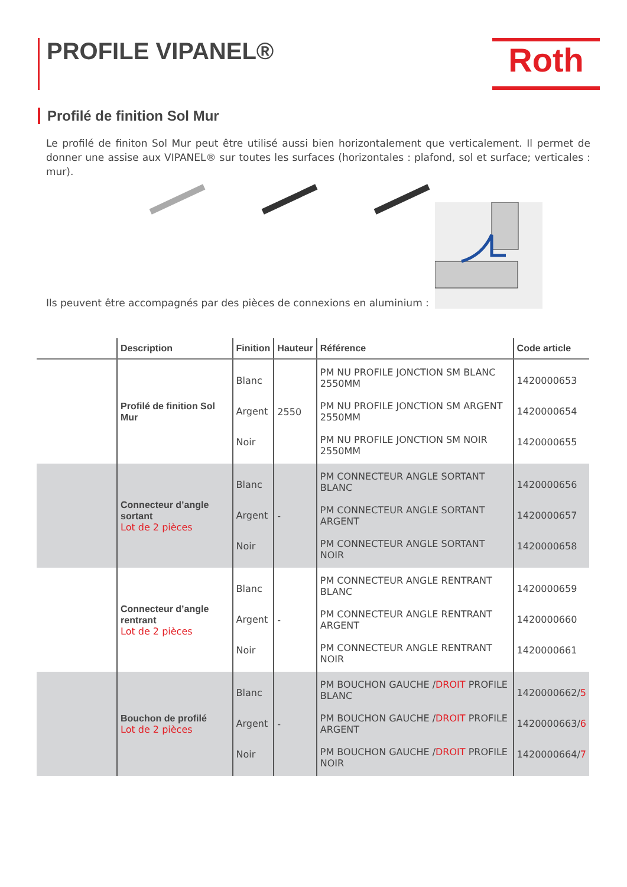PROFILE VIPANEL®
Roth
Profilé de finition Sol Mur
Le profilé de finiton Sol Mur peut être utilisé aussi bien horizontalement que verticalement. Il permet de donner une assise aux VIPANEL® sur toutes les surfaces (horizontales : plafond, sol et surface; verticales : mur).
Ils peuvent être accompagnés par des pièces de connexions en aluminium :
| | Description | Finition | Hauteur | Référence | Code article |
| --- | --- | --- | --- | --- | --- |
| | Profilé de finition Sol Mur | Blanc Argent Noir | 2550 | PM NU PROFILE JONCTION SM BLANC 2550MM PM NU PROFILE JONCTION SM ARGENT 2550MM PM NU PROFILE JONCTION SM NOIR 2550MM | 1420000653 1420000654 1420000655 |
| | Connecteur d’angle sortant Lot de 2 pièces | Blanc Argent Noir | - | PM CONNECTEUR ANGLE SORTANT BLANC PM CONNECTEUR ANGLE SORTANT ARGENT PM CONNECTEUR ANGLE SORTANT NOIR | 1420000656 1420000657 1420000658 |
| | Connecteur d’angle rentrant Lot de 2 pièces | Blanc Argent Noir | - | PM CONNECTEUR ANGLE RENTRANT BLANC PM CONNECTEUR ANGLE RENTRANT ARGENT PM CONNECTEUR ANGLE RENTRANT NOIR | 1420000659 1420000660 1420000661 |
| | Bouchon de profilé Lot de 2 pièces | Blanc Argent Noir | - | PM BOUCHON GAUCHE / DROIT PROFILE BLANC PM BOUCHON GAUCHE / DROIT PROFILE ARGENT PM BOUCHON GAUCHE / DROIT PROFILE NOIR | 1420000662/ 5 1420000663/ 6 1420000664/ 7 |